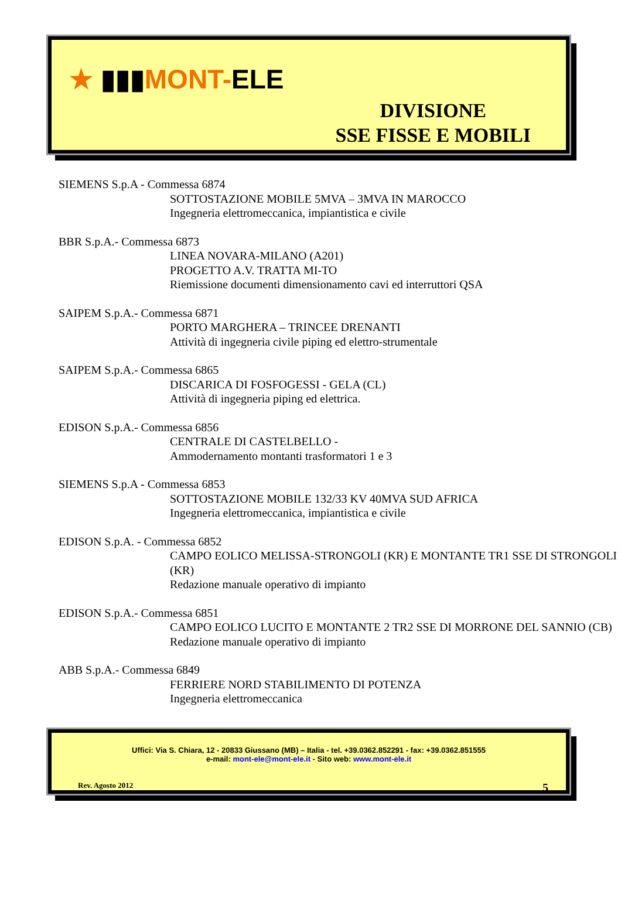★ ▮▮▮MONT-ELE
DIVISIONE
SSE FISSE E MOBILI
SIEMENS S.p.A - Commessa 6874
SOTTOSTAZIONE MOBILE 5MVA – 3MVA IN MAROCCO
Ingegneria elettromeccanica, impiantistica e civile
BBR S.p.A.- Commessa 6873
LINEA NOVARA-MILANO (A201)
PROGETTO A.V. TRATTA MI-TO
Riemissione documenti dimensionamento cavi ed interruttori QSA
SAIPEM S.p.A.- Commessa 6871
PORTO MARGHERA – TRINCEE DRENANTI
Attività di ingegneria civile piping ed elettro-strumentale
SAIPEM S.p.A.- Commessa 6865
DISCARICA DI FOSFOGESSI - GELA (CL)
Attività di ingegneria piping ed elettrica.
EDISON S.p.A.- Commessa 6856
CENTRALE DI CASTELBELLO -
Ammodernamento montanti trasformatori 1 e 3
SIEMENS S.p.A - Commessa 6853
SOTTOSTAZIONE MOBILE 132/33 KV 40MVA SUD AFRICA
Ingegneria elettromeccanica, impiantistica e civile
EDISON S.p.A. - Commessa 6852
CAMPO EOLICO MELISSA-STRONGOLI (KR) E MONTANTE TR1 SSE DI STRONGOLI (KR)
Redazione manuale operativo di impianto
EDISON S.p.A.- Commessa 6851
CAMPO EOLICO LUCITO E MONTANTE 2 TR2 SSE DI MORRONE DEL SANNIO (CB)
Redazione manuale operativo di impianto
ABB S.p.A.- Commessa 6849
FERRIERE NORD STABILIMENTO DI POTENZA
Ingegneria elettromeccanica
Uffici: Via S. Chiara, 12 - 20833 Giussano (MB) – Italia - tel. +39.0362.852291 - fax: +39.0362.851555
e-mail: mont-ele@mont-ele.it - Sito web: www.mont-ele.it
Rev. Agosto 2012 5